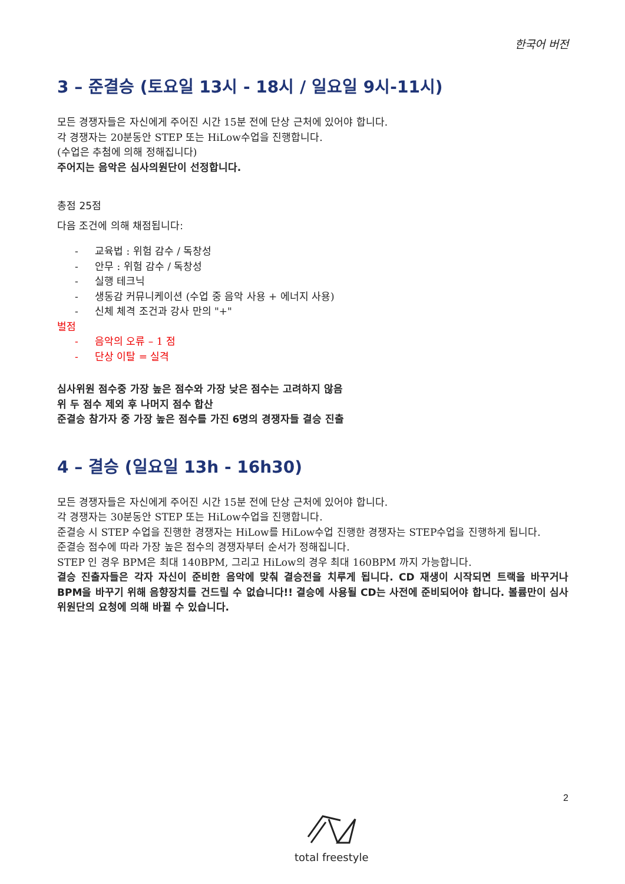한국어 버전
3 – 준결승 (토요일 13시 - 18시 / 일요일 9시-11시)
모든 경쟁자들은 자신에게 주어진 시간 15분 전에 단상 근처에 있어야 합니다.
각 경쟁자는 20분동안 STEP 또는 HiLow수업을 진행합니다.
(수업은 추첨에 의해 정해집니다)
주어지는 음악은 심사의원단이 선정합니다.
총점 25점
다음 조건에 의해 채점됩니다:
- 교육법 : 위험 감수 / 독창성
- 안무 : 위험 감수 / 독창성
- 실행 테크닉
- 생동감 커뮤니케이션 (수업 중 음악 사용 + 에너지 사용)
- 신체 체격 조건과 강사 만의 "+"
벌점
- 음악의 오류 – 1 점
- 단상 이탈 = 실격
심사위원 점수중 가장 높은 점수와 가장 낮은 점수는 고려하지 않음
위 두 점수 제외 후 나머지 점수 합산
준결승 참가자 중 가장 높은 점수를 가진 6명의 경쟁자들 결승 진출
4 – 결승 (일요일 13h - 16h30)
모든 경쟁자들은 자신에게 주어진 시간 15분 전에 단상 근처에 있어야 합니다.
각 경쟁자는 30분동안 STEP 또는 HiLow수업을 진행합니다.
준결승 시 STEP 수업을 진행한 경쟁자는 HiLow를 HiLow수업 진행한 경쟁자는 STEP수업을 진행하게 됩니다.
준결승 점수에 따라 가장 높은 점수의 경쟁자부터 순서가 정해집니다.
STEP 인 경우 BPM은 최대 140BPM, 그리고 HiLow의 경우 최대 160BPM 까지 가능합니다.
결승 진출자들은 각자 자신이 준비한 음악에 맞춰 결승전을 치루게 됩니다. CD 재생이 시작되면 트랙을 바꾸거나 BPM을 바꾸기 위해 음향장치를 건드릴 수 없습니다!! 결승에 사용될 CD는 사전에 준비되어야 합니다. 볼륨만이 심사위원단의 요청에 의해 바뀔 수 있습니다.
2
total freestyle